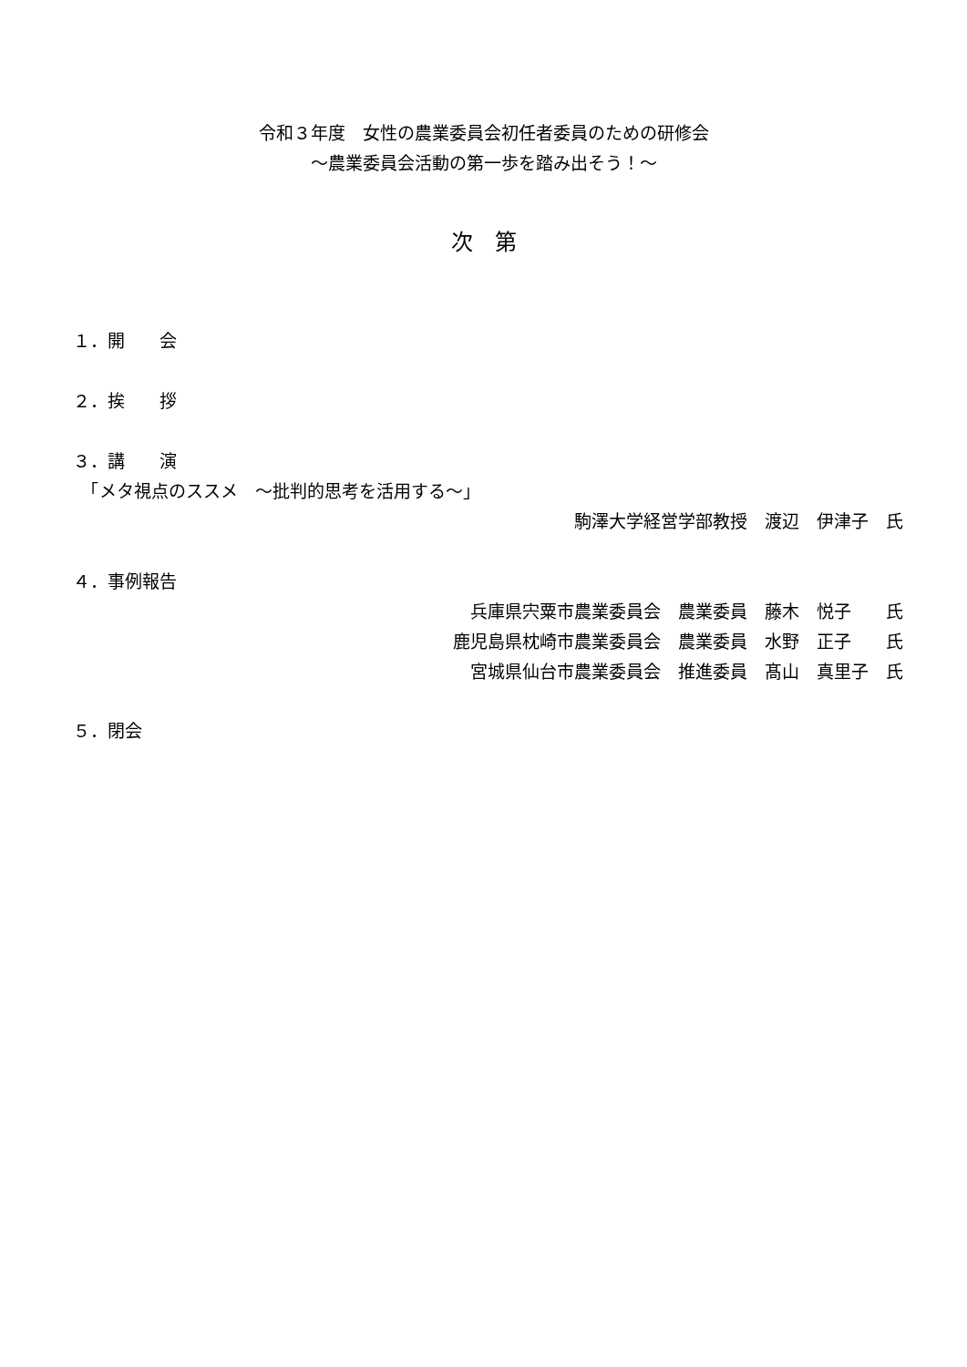令和３年度　女性の農業委員会初任者委員のための研修会
～農業委員会活動の第一歩を踏み出そう！～
次　第
１．開　　会
２．挨　　拶
３．講　　演
　「メタ視点のススメ　～批判的思考を活用する～」
駒澤大学経営学部教授　渡辺　伊津子　氏
４．事例報告
兵庫県宍粟市農業委員会　農業委員　藤木　悦子　　氏
鹿児島県枕崎市農業委員会　農業委員　水野　正子　　氏
宮城県仙台市農業委員会　推進委員　髙山　真里子　氏
５．閉会